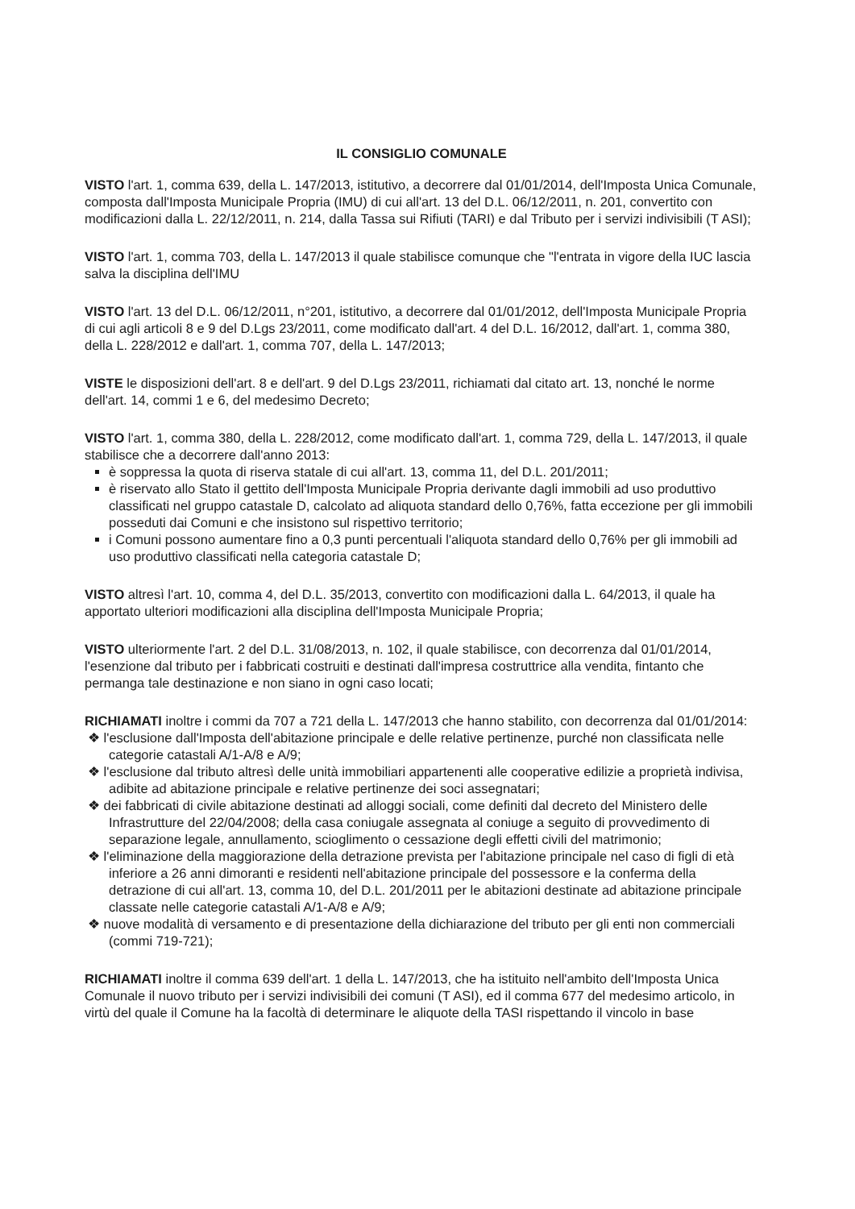IL CONSIGLIO COMUNALE
VISTO l'art. 1, comma 639, della L. 147/2013, istitutivo, a decorrere dal 01/01/2014, dell'Imposta Unica Comunale, composta dall'Imposta Municipale Propria (IMU) di cui all'art. 13 del D.L. 06/12/2011, n. 201, convertito con modificazioni dalla L. 22/12/2011, n. 214, dalla Tassa sui Rifiuti (TARI) e dal Tributo per i servizi indivisibili (T ASI);
VISTO l'art. 1, comma 703, della L. 147/2013 il quale stabilisce comunque che "l'entrata in vigore della IUC lascia salva la disciplina dell'IMU
VISTO l'art. 13 del D.L. 06/12/2011, n°201, istitutivo, a decorrere dal 01/01/2012, dell'Imposta Municipale Propria di cui agli articoli 8 e 9 del D.Lgs 23/2011, come modificato dall'art. 4 del D.L. 16/2012, dall'art. 1, comma 380, della L. 228/2012 e dall'art. 1, comma 707, della L. 147/2013;
VISTE le disposizioni dell'art. 8 e dell'art. 9 del D.Lgs 23/2011, richiamati dal citato art. 13, nonché le norme dell'art. 14, commi 1 e 6, del medesimo Decreto;
VISTO l'art. 1, comma 380, della L. 228/2012, come modificato dall'art. 1, comma 729, della L. 147/2013, il quale stabilisce che a decorrere dall'anno 2013:
è soppressa la quota di riserva statale di cui all'art. 13, comma 11, del D.L. 201/2011;
è riservato allo Stato il gettito dell'Imposta Municipale Propria derivante dagli immobili ad uso produttivo classificati nel gruppo catastale D, calcolato ad aliquota standard dello 0,76%, fatta eccezione per gli immobili posseduti dai Comuni e che insistono sul rispettivo territorio;
i Comuni possono aumentare fino a 0,3 punti percentuali l'aliquota standard dello 0,76% per gli immobili ad uso produttivo classificati nella categoria catastale D;
VISTO altresì l'art. 10, comma 4, del D.L. 35/2013, convertito con modificazioni dalla L. 64/2013, il quale ha apportato ulteriori modificazioni alla disciplina dell'Imposta Municipale Propria;
VISTO ulteriormente l'art. 2 del D.L. 31/08/2013, n. 102, il quale stabilisce, con decorrenza dal 01/01/2014, l'esenzione dal tributo per i fabbricati costruiti e destinati dall'impresa costruttrice alla vendita, fintanto che permanga tale destinazione e non siano in ogni caso locati;
RICHIAMATI inoltre i commi da 707 a 721 della L. 147/2013 che hanno stabilito, con decorrenza dal 01/01/2014:
❖ l'esclusione dall'Imposta dell'abitazione principale e delle relative pertinenze, purché non classificata nelle categorie catastali A/1-A/8 e A/9;
❖ l'esclusione dal tributo altresì delle unità immobiliari appartenenti alle cooperative edilizie a proprietà indivisa, adibite ad abitazione principale e relative pertinenze dei soci assegnatari;
❖ dei fabbricati di civile abitazione destinati ad alloggi sociali, come definiti dal decreto del Ministero delle Infrastrutture del 22/04/2008; della casa coniugale assegnata al coniuge a seguito di provvedimento di separazione legale, annullamento, scioglimento o cessazione degli effetti civili del matrimonio;
❖ l'eliminazione della maggiorazione della detrazione prevista per l'abitazione principale nel caso di figli di età inferiore a 26 anni dimoranti e residenti nell'abitazione principale del possessore e la conferma della detrazione di cui all'art. 13, comma 10, del D.L. 201/2011 per le abitazioni destinate ad abitazione principale classate nelle categorie catastali A/1-A/8 e A/9;
❖ nuove modalità di versamento e di presentazione della dichiarazione del tributo per gli enti non commerciali (commi 719-721);
RICHIAMATI inoltre il comma 639 dell'art. 1 della L. 147/2013, che ha istituito nell'ambito dell'Imposta Unica Comunale il nuovo tributo per i servizi indivisibili dei comuni (T ASI), ed il comma 677 del medesimo articolo, in virtù del quale il Comune ha la facoltà di determinare le aliquote della TASI rispettando il vincolo in base